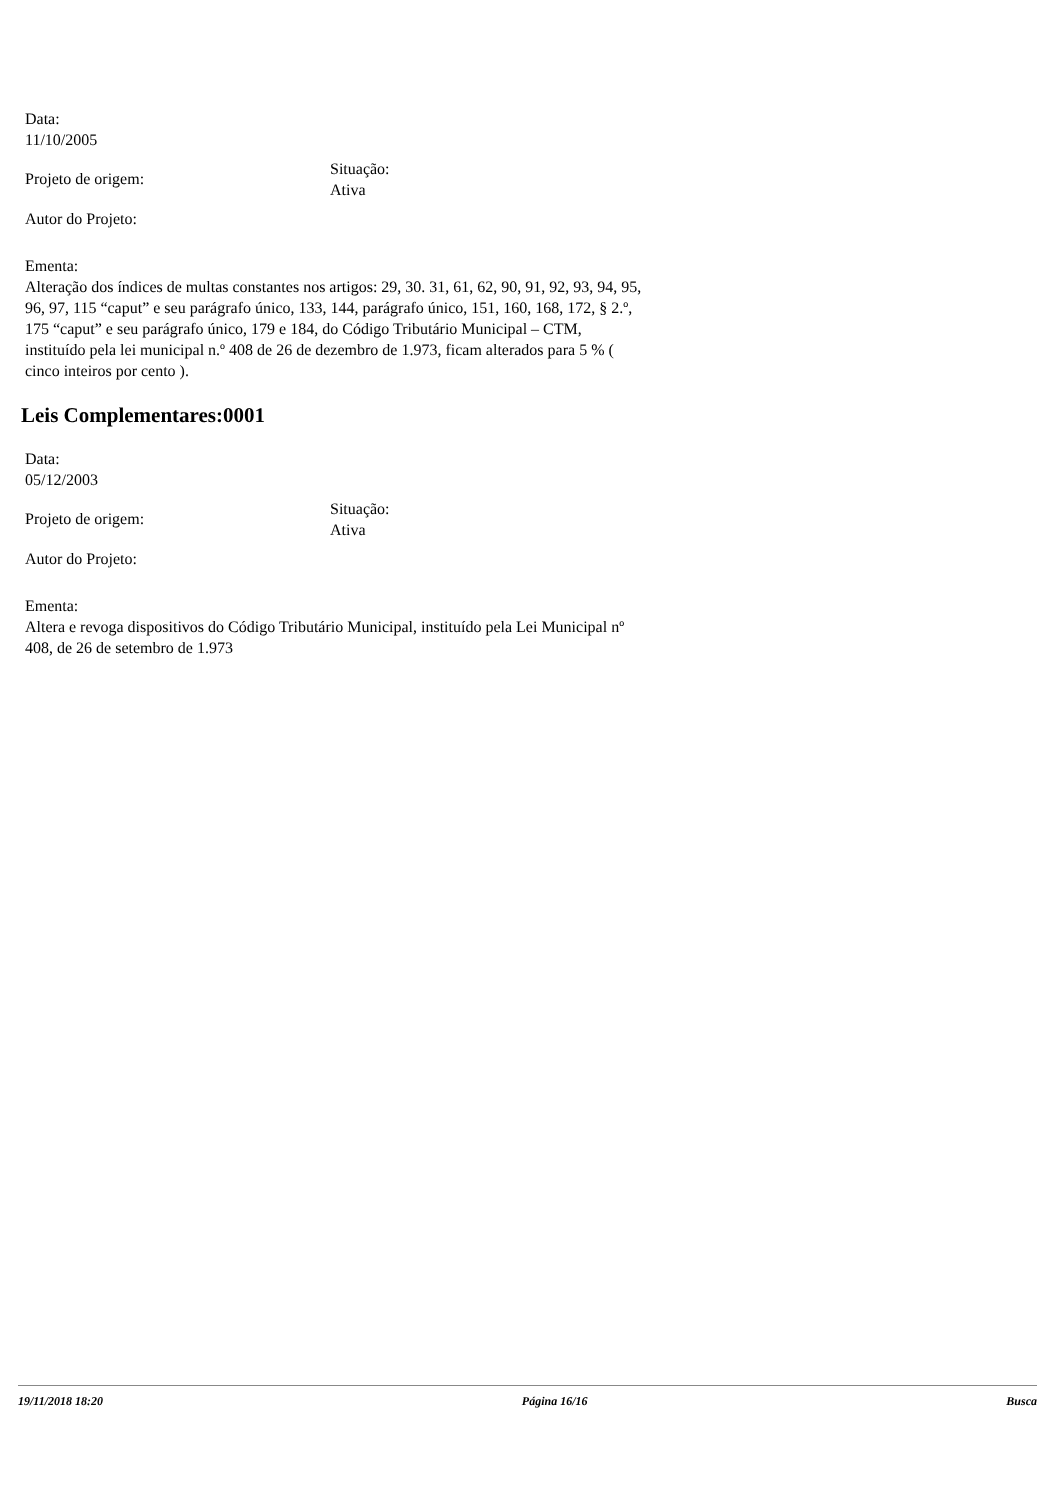Data:
11/10/2005
Projeto de origem:
Situação:
Ativa
Autor do Projeto:
Ementa:
Alteração dos índices de multas constantes nos artigos: 29, 30. 31, 61, 62, 90, 91, 92, 93, 94, 95, 96, 97, 115 “caput” e seu parágrafo único, 133, 144, parágrafo único, 151, 160, 168, 172, § 2.º, 175 “caput” e seu parágrafo único, 179 e 184, do Código Tributário Municipal – CTM, instituído pela lei municipal n.º 408 de 26 de dezembro de 1.973, ficam alterados para 5 % ( cinco inteiros por cento ).
Leis Complementares:0001
Data:
05/12/2003
Projeto de origem:
Situação:
Ativa
Autor do Projeto:
Ementa:
Altera e revoga dispositivos do Código Tributário Municipal, instituído pela Lei Municipal nº 408, de 26 de setembro de 1.973
19/11/2018 18:20 Página 16/16 Busca